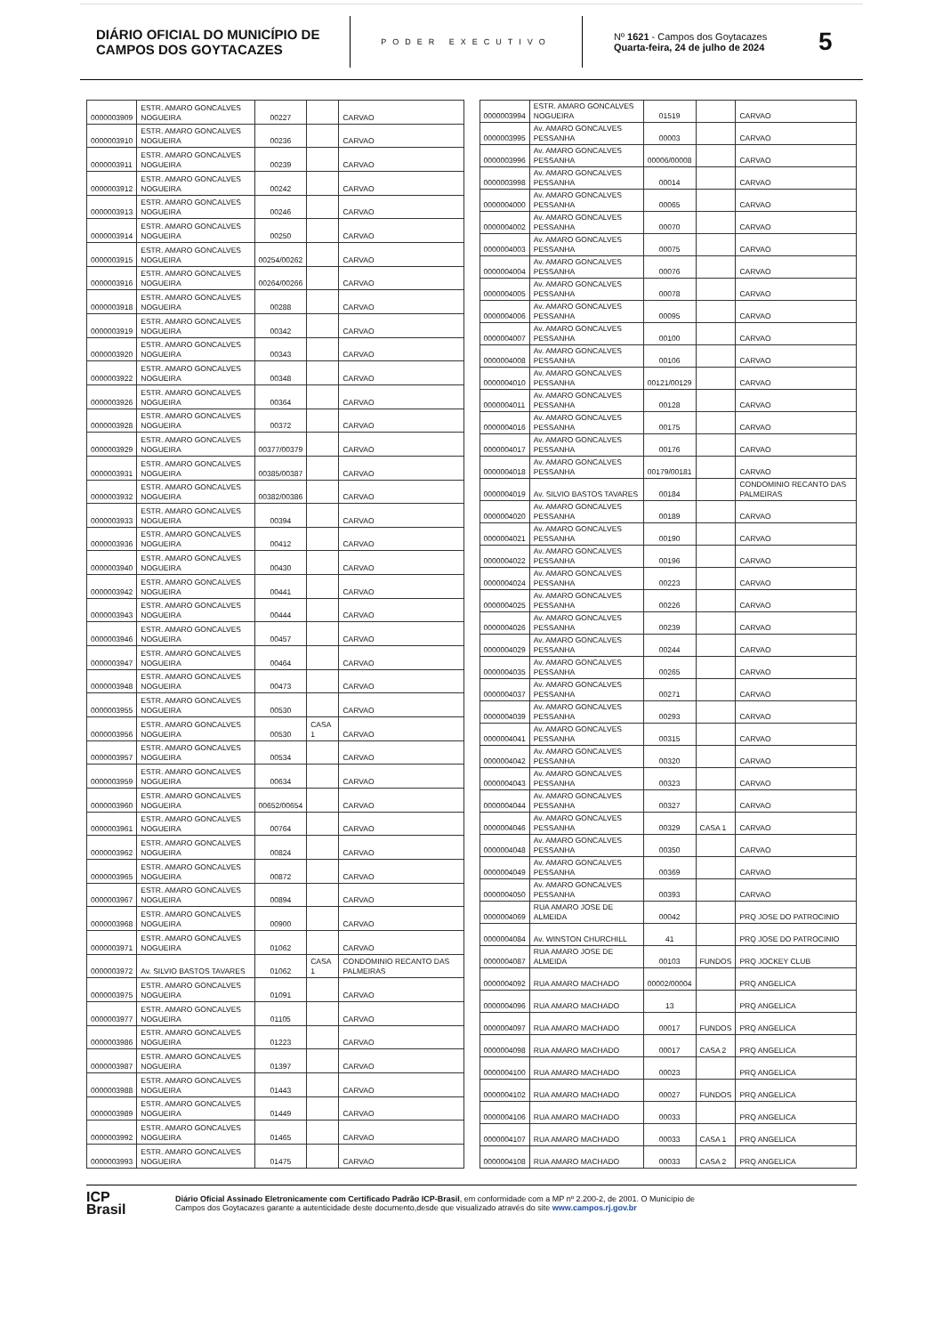DIÁRIO OFICIAL DO MUNICÍPIO DE CAMPOS DOS GOYTACAZES
PODER EXECUTIVO
Nº 1621 - Campos dos Goytacazes
Quarta-feira, 24 de julho de 2024
5
| 0000003909 | ESTR. AMARO GONCALVES NOGUEIRA | 00227 | | CARVAO |
| 0000003910 | ESTR. AMARO GONCALVES NOGUEIRA | 00236 | | CARVAO |
| 0000003911 | ESTR. AMARO GONCALVES NOGUEIRA | 00239 | | CARVAO |
| 0000003912 | ESTR. AMARO GONCALVES NOGUEIRA | 00242 | | CARVAO |
| 0000003913 | ESTR. AMARO GONCALVES NOGUEIRA | 00246 | | CARVAO |
| 0000003914 | ESTR. AMARO GONCALVES NOGUEIRA | 00250 | | CARVAO |
| 0000003915 | ESTR. AMARO GONCALVES NOGUEIRA | 00254/00262 | | CARVAO |
| 0000003916 | ESTR. AMARO GONCALVES NOGUEIRA | 00264/00266 | | CARVAO |
| 0000003918 | ESTR. AMARO GONCALVES NOGUEIRA | 00288 | | CARVAO |
| 0000003919 | ESTR. AMARO GONCALVES NOGUEIRA | 00342 | | CARVAO |
| 0000003920 | ESTR. AMARO GONCALVES NOGUEIRA | 00343 | | CARVAO |
| 0000003922 | ESTR. AMARO GONCALVES NOGUEIRA | 00348 | | CARVAO |
| 0000003926 | ESTR. AMARO GONCALVES NOGUEIRA | 00364 | | CARVAO |
| 0000003928 | ESTR. AMARO GONCALVES NOGUEIRA | 00372 | | CARVAO |
| 0000003929 | ESTR. AMARO GONCALVES NOGUEIRA | 00377/00379 | | CARVAO |
| 0000003931 | ESTR. AMARO GONCALVES NOGUEIRA | 00385/00387 | | CARVAO |
| 0000003932 | ESTR. AMARO GONCALVES NOGUEIRA | 00382/00386 | | CARVAO |
| 0000003933 | ESTR. AMARO GONCALVES NOGUEIRA | 00394 | | CARVAO |
| 0000003936 | ESTR. AMARO GONCALVES NOGUEIRA | 00412 | | CARVAO |
| 0000003940 | ESTR. AMARO GONCALVES NOGUEIRA | 00430 | | CARVAO |
| 0000003942 | ESTR. AMARO GONCALVES NOGUEIRA | 00441 | | CARVAO |
| 0000003943 | ESTR. AMARO GONCALVES NOGUEIRA | 00444 | | CARVAO |
| 0000003946 | ESTR. AMARO GONCALVES NOGUEIRA | 00457 | | CARVAO |
| 0000003947 | ESTR. AMARO GONCALVES NOGUEIRA | 00464 | | CARVAO |
| 0000003948 | ESTR. AMARO GONCALVES NOGUEIRA | 00473 | | CARVAO |
| 0000003955 | ESTR. AMARO GONCALVES NOGUEIRA | 00530 | | CARVAO |
| 0000003956 | ESTR. AMARO GONCALVES NOGUEIRA | 00530 | CASA 1 | CARVAO |
| 0000003957 | ESTR. AMARO GONCALVES NOGUEIRA | 00534 | | CARVAO |
| 0000003959 | ESTR. AMARO GONCALVES NOGUEIRA | 00634 | | CARVAO |
| 0000003960 | ESTR. AMARO GONCALVES NOGUEIRA | 00652/00654 | | CARVAO |
| 0000003961 | ESTR. AMARO GONCALVES NOGUEIRA | 00764 | | CARVAO |
| 0000003962 | ESTR. AMARO GONCALVES NOGUEIRA | 00824 | | CARVAO |
| 0000003965 | ESTR. AMARO GONCALVES NOGUEIRA | 00872 | | CARVAO |
| 0000003967 | ESTR. AMARO GONCALVES NOGUEIRA | 00894 | | CARVAO |
| 0000003968 | ESTR. AMARO GONCALVES NOGUEIRA | 00900 | | CARVAO |
| 0000003971 | ESTR. AMARO GONCALVES NOGUEIRA | 01062 | | CARVAO |
| 0000003972 | Av. SILVIO BASTOS TAVARES | 01062 | CASA 1 | CONDOMINIO RECANTO DAS PALMEIRAS |
| 0000003975 | ESTR. AMARO GONCALVES NOGUEIRA | 01091 | | CARVAO |
| 0000003977 | ESTR. AMARO GONCALVES NOGUEIRA | 01105 | | CARVAO |
| 0000003986 | ESTR. AMARO GONCALVES NOGUEIRA | 01223 | | CARVAO |
| 0000003987 | ESTR. AMARO GONCALVES NOGUEIRA | 01397 | | CARVAO |
| 0000003988 | ESTR. AMARO GONCALVES NOGUEIRA | 01443 | | CARVAO |
| 0000003989 | ESTR. AMARO GONCALVES NOGUEIRA | 01449 | | CARVAO |
| 0000003992 | ESTR. AMARO GONCALVES NOGUEIRA | 01465 | | CARVAO |
| 0000003993 | ESTR. AMARO GONCALVES NOGUEIRA | 01475 | | CARVAO |
| 0000003994 | ESTR. AMARO GONCALVES NOGUEIRA | 01519 | | CARVAO |
| 0000003995 | Av. AMARO GONCALVES PESSANHA | 00003 | | CARVAO |
| 0000003996 | Av. AMARO GONCALVES PESSANHA | 00006/00008 | | CARVAO |
| 0000003998 | Av. AMARO GONCALVES PESSANHA | 00014 | | CARVAO |
| 0000004000 | Av. AMARO GONCALVES PESSANHA | 00065 | | CARVAO |
| 0000004002 | Av. AMARO GONCALVES PESSANHA | 00070 | | CARVAO |
| 0000004003 | Av. AMARO GONCALVES PESSANHA | 00075 | | CARVAO |
| 0000004004 | Av. AMARO GONCALVES PESSANHA | 00076 | | CARVAO |
| 0000004005 | Av. AMARO GONCALVES PESSANHA | 00078 | | CARVAO |
| 0000004006 | Av. AMARO GONCALVES PESSANHA | 00095 | | CARVAO |
| 0000004007 | Av. AMARO GONCALVES PESSANHA | 00100 | | CARVAO |
| 0000004008 | Av. AMARO GONCALVES PESSANHA | 00106 | | CARVAO |
| 0000004010 | Av. AMARO GONCALVES PESSANHA | 00121/00129 | | CARVAO |
| 0000004011 | Av. AMARO GONCALVES PESSANHA | 00128 | | CARVAO |
| 0000004016 | Av. AMARO GONCALVES PESSANHA | 00175 | | CARVAO |
| 0000004017 | Av. AMARO GONCALVES PESSANHA | 00176 | | CARVAO |
| 0000004018 | Av. AMARO GONCALVES PESSANHA | 00179/00181 | | CARVAO |
| 0000004019 | Av. SILVIO BASTOS TAVARES | 00184 | | CONDOMINIO RECANTO DAS PALMEIRAS |
| 0000004020 | Av. AMARO GONCALVES PESSANHA | 00189 | | CARVAO |
| 0000004021 | Av. AMARO GONCALVES PESSANHA | 00190 | | CARVAO |
| 0000004022 | Av. AMARO GONCALVES PESSANHA | 00196 | | CARVAO |
| 0000004024 | Av. AMARO GONCALVES PESSANHA | 00223 | | CARVAO |
| 0000004025 | Av. AMARO GONCALVES PESSANHA | 00226 | | CARVAO |
| 0000004026 | Av. AMARO GONCALVES PESSANHA | 00239 | | CARVAO |
| 0000004029 | Av. AMARO GONCALVES PESSANHA | 00244 | | CARVAO |
| 0000004035 | Av. AMARO GONCALVES PESSANHA | 00265 | | CARVAO |
| 0000004037 | Av. AMARO GONCALVES PESSANHA | 00271 | | CARVAO |
| 0000004039 | Av. AMARO GONCALVES PESSANHA | 00293 | | CARVAO |
| 0000004041 | Av. AMARO GONCALVES PESSANHA | 00315 | | CARVAO |
| 0000004042 | Av. AMARO GONCALVES PESSANHA | 00320 | | CARVAO |
| 0000004043 | Av. AMARO GONCALVES PESSANHA | 00323 | | CARVAO |
| 0000004044 | Av. AMARO GONCALVES PESSANHA | 00327 | | CARVAO |
| 0000004046 | Av. AMARO GONCALVES PESSANHA | 00329 | CASA 1 | CARVAO |
| 0000004048 | Av. AMARO GONCALVES PESSANHA | 00350 | | CARVAO |
| 0000004049 | Av. AMARO GONCALVES PESSANHA | 00369 | | CARVAO |
| 0000004050 | Av. AMARO GONCALVES PESSANHA | 00393 | | CARVAO |
| 0000004069 | RUA AMARO JOSE DE ALMEIDA | 00042 | | PRQ JOSE DO PATROCINIO |
| 0000004084 | Av. WINSTON CHURCHILL | 41 | | PRQ JOSE DO PATROCINIO |
| 0000004087 | RUA AMARO JOSE DE ALMEIDA | 00103 | FUNDOS | PRQ JOCKEY CLUB |
| 0000004092 | RUA AMARO MACHADO | 00002/00004 | | PRQ ANGELICA |
| 0000004096 | RUA AMARO MACHADO | 13 | | PRQ ANGELICA |
| 0000004097 | RUA AMARO MACHADO | 00017 | FUNDOS | PRQ ANGELICA |
| 0000004098 | RUA AMARO MACHADO | 00017 | CASA 2 | PRQ ANGELICA |
| 0000004100 | RUA AMARO MACHADO | 00023 | | PRQ ANGELICA |
| 0000004102 | RUA AMARO MACHADO | 00027 | FUNDOS | PRQ ANGELICA |
| 0000004106 | RUA AMARO MACHADO | 00033 | | PRQ ANGELICA |
| 0000004107 | RUA AMARO MACHADO | 00033 | CASA 1 | PRQ ANGELICA |
| 0000004108 | RUA AMARO MACHADO | 00033 | CASA 2 | PRQ ANGELICA |
ICP
Brasil
Diário Oficial Assinado Eletronicamente com Certificado Padrão ICP-Brasil, em conformidade com a MP nº 2.200-2, de 2001. O Município de
Campos dos Goytacazes garante a autenticidade deste documento,desde que visualizado através do site www.campos.rj.gov.br